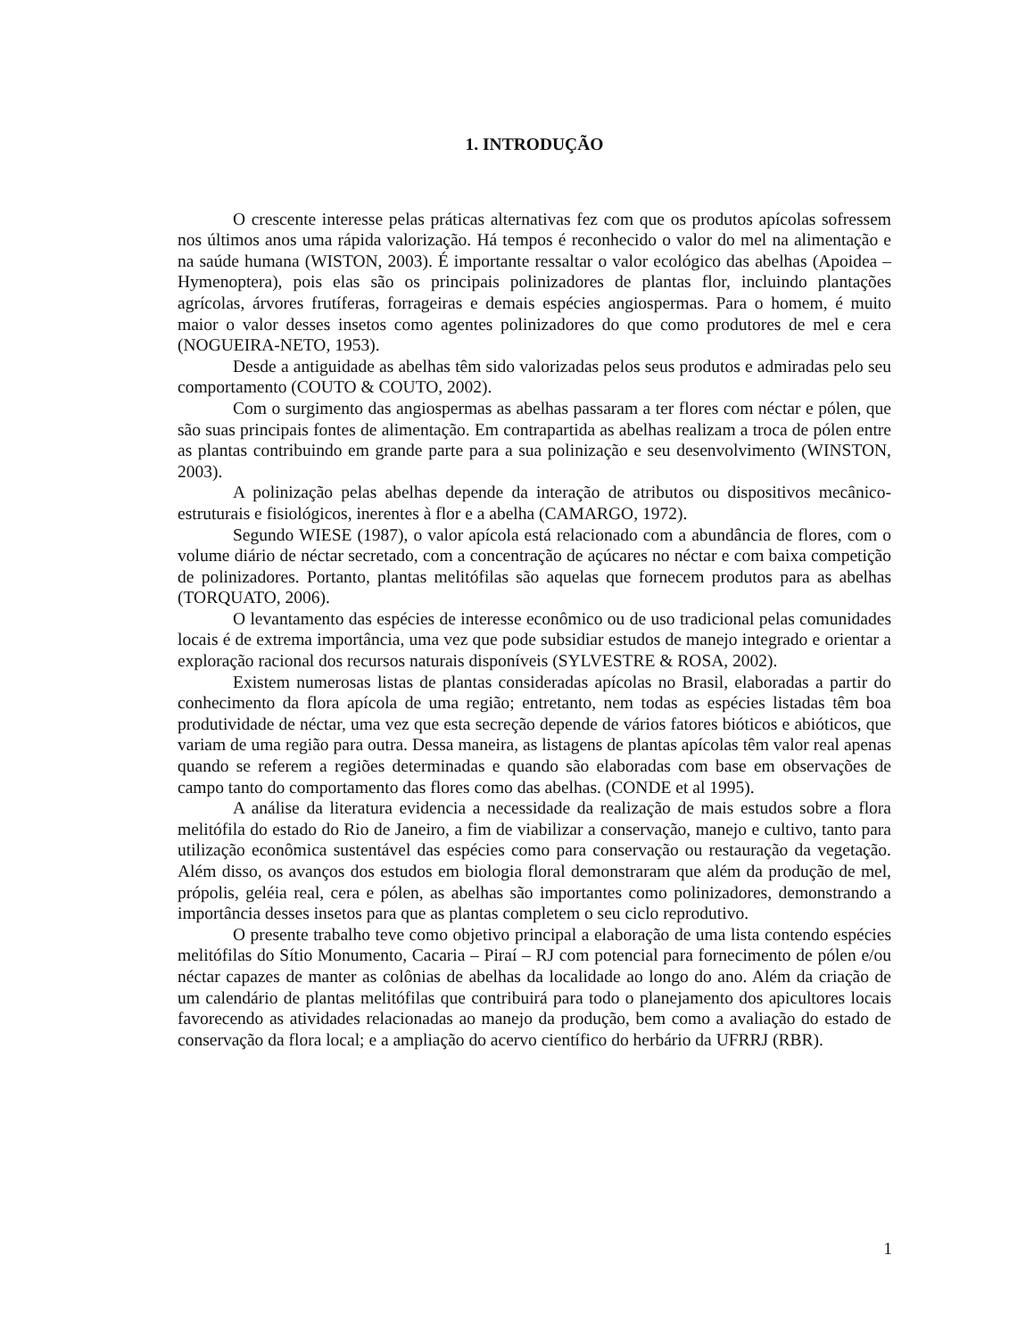1. INTRODUÇÃO
O crescente interesse pelas práticas alternativas fez com que os produtos apícolas sofressem nos últimos anos uma rápida valorização. Há tempos é reconhecido o valor do mel na alimentação e na saúde humana (WISTON, 2003). É importante ressaltar o valor ecológico das abelhas (Apoidea – Hymenoptera), pois elas são os principais polinizadores de plantas flor, incluindo plantações agrícolas, árvores frutíferas, forrageiras e demais espécies angiospermas. Para o homem, é muito maior o valor desses insetos como agentes polinizadores do que como produtores de mel e cera (NOGUEIRA-NETO, 1953).
Desde a antiguidade as abelhas têm sido valorizadas pelos seus produtos e admiradas pelo seu comportamento (COUTO & COUTO, 2002).
Com o surgimento das angiospermas as abelhas passaram a ter flores com néctar e pólen, que são suas principais fontes de alimentação. Em contrapartida as abelhas realizam a troca de pólen entre as plantas contribuindo em grande parte para a sua polinização e seu desenvolvimento (WINSTON, 2003).
A polinização pelas abelhas depende da interação de atributos ou dispositivos mecânico-estruturais e fisiológicos, inerentes à flor e a abelha (CAMARGO, 1972).
Segundo WIESE (1987), o valor apícola está relacionado com a abundância de flores, com o volume diário de néctar secretado, com a concentração de açúcares no néctar e com baixa competição de polinizadores. Portanto, plantas melitófilas são aquelas que fornecem produtos para as abelhas (TORQUATO, 2006).
O levantamento das espécies de interesse econômico ou de uso tradicional pelas comunidades locais é de extrema importância, uma vez que pode subsidiar estudos de manejo integrado e orientar a exploração racional dos recursos naturais disponíveis (SYLVESTRE & ROSA, 2002).
Existem numerosas listas de plantas consideradas apícolas no Brasil, elaboradas a partir do conhecimento da flora apícola de uma região; entretanto, nem todas as espécies listadas têm boa produtividade de néctar, uma vez que esta secreção depende de vários fatores bióticos e abióticos, que variam de uma região para outra. Dessa maneira, as listagens de plantas apícolas têm valor real apenas quando se referem a regiões determinadas e quando são elaboradas com base em observações de campo tanto do comportamento das flores como das abelhas. (CONDE et al 1995).
A análise da literatura evidencia a necessidade da realização de mais estudos sobre a flora melitófila do estado do Rio de Janeiro, a fim de viabilizar a conservação, manejo e cultivo, tanto para utilização econômica sustentável das espécies como para conservação ou restauração da vegetação. Além disso, os avanços dos estudos em biologia floral demonstraram que além da produção de mel, própolis, geléia real, cera e pólen, as abelhas são importantes como polinizadores, demonstrando a importância desses insetos para que as plantas completem o seu ciclo reprodutivo.
O presente trabalho teve como objetivo principal a elaboração de uma lista contendo espécies melitófilas do Sítio Monumento, Cacaria – Piraí – RJ com potencial para fornecimento de pólen e/ou néctar capazes de manter as colônias de abelhas da localidade ao longo do ano. Além da criação de um calendário de plantas melitófilas que contribuirá para todo o planejamento dos apicultores locais favorecendo as atividades relacionadas ao manejo da produção, bem como a avaliação do estado de conservação da flora local; e a ampliação do acervo científico do herbário da UFRRJ (RBR).
1